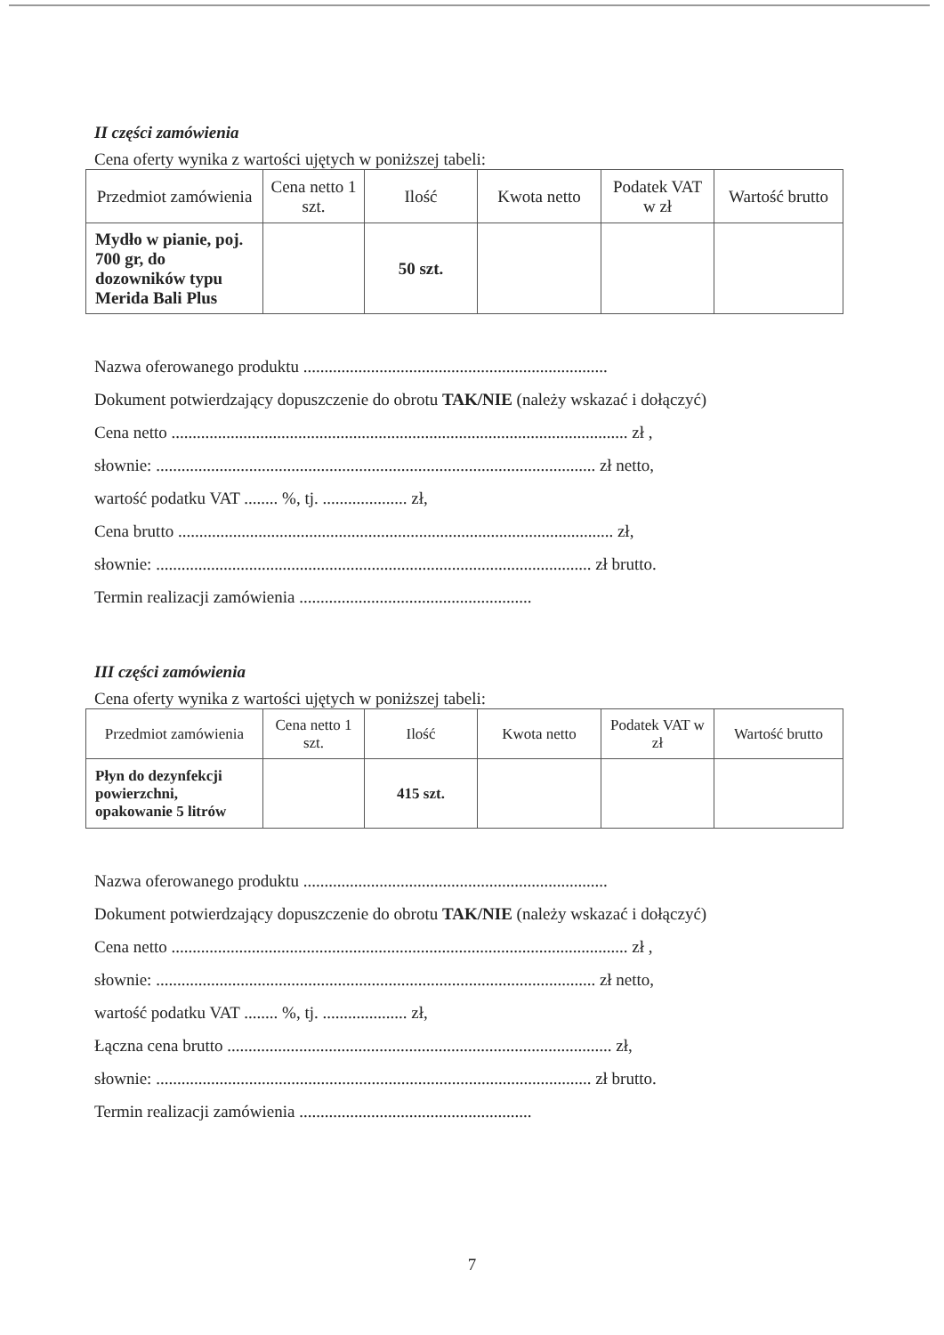II części zamówienia
Cena oferty wynika z wartości ujętych w poniższej tabeli:
| Przedmiot zamówienia | Cena netto 1 szt. | Ilość | Kwota netto | Podatek VAT w zł | Wartość brutto |
| --- | --- | --- | --- | --- | --- |
| Mydło w pianie, poj. 700 gr, do dozowników typu Merida Bali Plus | | 50 szt. | | | |
Nazwa oferowanego produktu ........................................................................
Dokument potwierdzający dopuszczenie do obrotu TAK/NIE (należy wskazać i dołączyć)
Cena netto ............................................................................................................ zł ,
słownie: ........................................................................................................ zł netto,
wartość podatku VAT ........ %, tj. .................... zł,
Cena brutto ....................................................................................................... zł,
słownie: ....................................................................................................... zł brutto.
Termin realizacji zamówienia .......................................................
III części zamówienia
Cena oferty wynika z wartości ujętych w poniższej tabeli:
| Przedmiot zamówienia | Cena netto 1 szt. | Ilość | Kwota netto | Podatek VAT w zł | Wartość brutto |
| --- | --- | --- | --- | --- | --- |
| Płyn do dezynfekcji powierzchni, opakowanie 5 litrów | | 415 szt. | | | |
Nazwa oferowanego produktu ........................................................................
Dokument potwierdzający dopuszczenie do obrotu TAK/NIE (należy wskazać i dołączyć)
Cena netto ............................................................................................................ zł ,
słownie: ........................................................................................................ zł netto,
wartość podatku VAT ........ %, tj. .................... zł,
Łączna cena brutto ........................................................................................... zł,
słownie: ....................................................................................................... zł brutto.
Termin realizacji zamówienia .......................................................
7